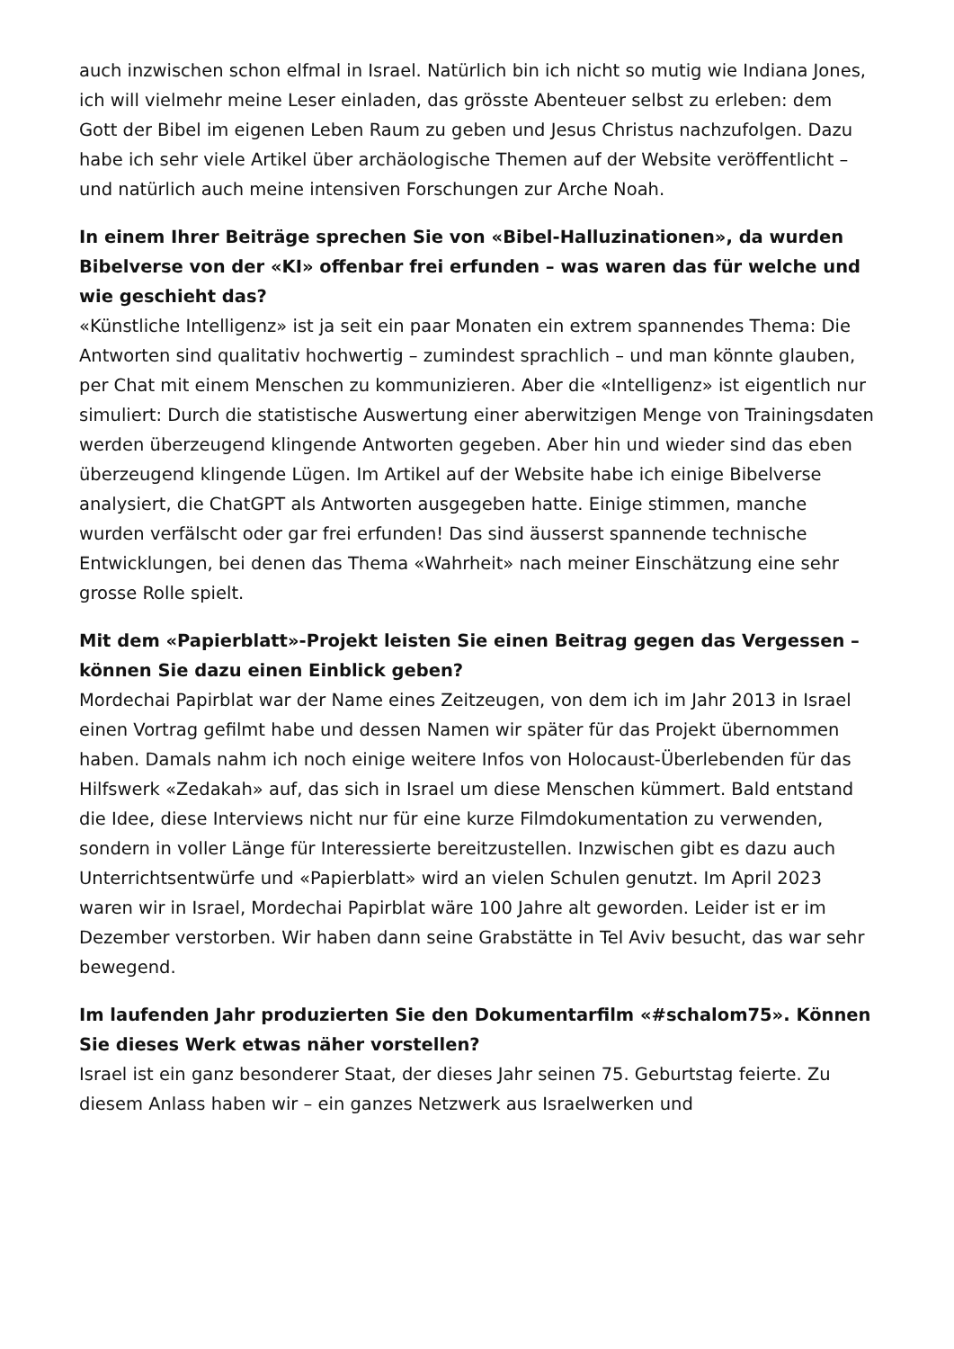auch inzwischen schon elfmal in Israel. Natürlich bin ich nicht so mutig wie Indiana Jones, ich will vielmehr meine Leser einladen, das grösste Abenteuer selbst zu erleben: dem Gott der Bibel im eigenen Leben Raum zu geben und Jesus Christus nachzufolgen. Dazu habe ich sehr viele Artikel über archäologische Themen auf der Website veröffentlicht – und natürlich auch meine intensiven Forschungen zur Arche Noah.
In einem Ihrer Beiträge sprechen Sie von «Bibel-Halluzinationen», da wurden Bibelverse von der «KI» offenbar frei erfunden – was waren das für welche und wie geschieht das?
«Künstliche Intelligenz» ist ja seit ein paar Monaten ein extrem spannendes Thema: Die Antworten sind qualitativ hochwertig – zumindest sprachlich – und man könnte glauben, per Chat mit einem Menschen zu kommunizieren. Aber die «Intelligenz» ist eigentlich nur simuliert: Durch die statistische Auswertung einer aberwitzigen Menge von Trainingsdaten werden überzeugend klingende Antworten gegeben. Aber hin und wieder sind das eben überzeugend klingende Lügen. Im Artikel auf der Website habe ich einige Bibelverse analysiert, die ChatGPT als Antworten ausgegeben hatte. Einige stimmen, manche wurden verfälscht oder gar frei erfunden! Das sind äusserst spannende technische Entwicklungen, bei denen das Thema «Wahrheit» nach meiner Einschätzung eine sehr grosse Rolle spielt.
Mit dem «Papierblatt»-Projekt leisten Sie einen Beitrag gegen das Vergessen – können Sie dazu einen Einblick geben?
Mordechai Papirblat war der Name eines Zeitzeugen, von dem ich im Jahr 2013 in Israel einen Vortrag gefilmt habe und dessen Namen wir später für das Projekt übernommen haben. Damals nahm ich noch einige weitere Infos von Holocaust-Überlebenden für das Hilfswerk «Zedakah» auf, das sich in Israel um diese Menschen kümmert. Bald entstand die Idee, diese Interviews nicht nur für eine kurze Filmdokumentation zu verwenden, sondern in voller Länge für Interessierte bereitzustellen. Inzwischen gibt es dazu auch Unterrichtsentwürfe und «Papierblatt» wird an vielen Schulen genutzt. Im April 2023 waren wir in Israel, Mordechai Papirblat wäre 100 Jahre alt geworden. Leider ist er im Dezember verstorben. Wir haben dann seine Grabstätte in Tel Aviv besucht, das war sehr bewegend.
Im laufenden Jahr produzierten Sie den Dokumentarfilm «#schalom75». Können Sie dieses Werk etwas näher vorstellen?
Israel ist ein ganz besonderer Staat, der dieses Jahr seinen 75. Geburtstag feierte. Zu diesem Anlass haben wir – ein ganzes Netzwerk aus Israelwerken und